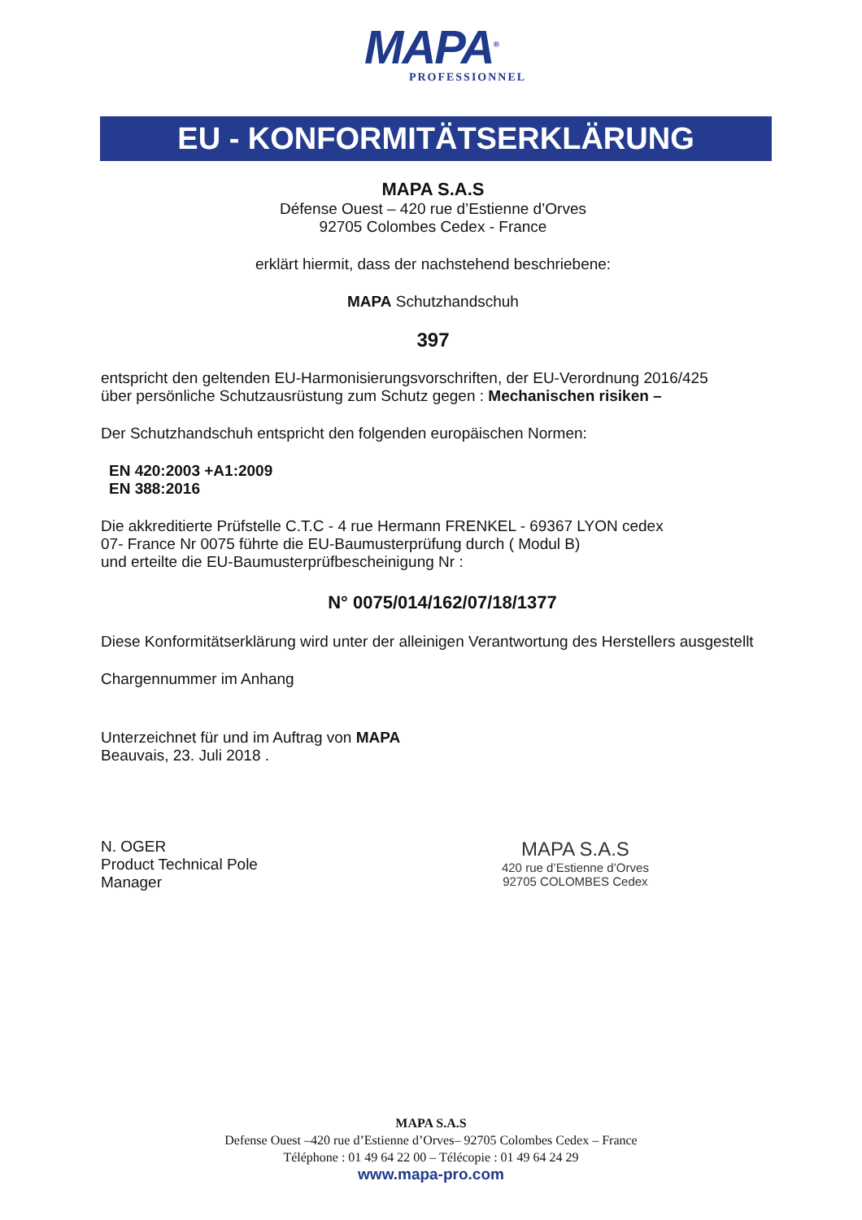MAPA<sup>®</sup>
PROFESSIONNEL
EU - KONFORMITÄTSERKLÄRUNG
MAPA S.A.S
Défense Ouest – 420 rue d’Estienne d’Orves
92705 Colombes Cedex - France
erklärt hiermit, dass der nachstehend beschriebene:
MAPA Schutzhandschuh
397
entspricht den geltenden EU-Harmonisierungsvorschriften, der EU-Verordnung 2016/425
über persönliche Schutzausrüstung zum Schutz gegen : Mechanischen risiken –
Der Schutzhandschuh entspricht den folgenden europäischen Normen:
EN 420:2003 +A1:2009
EN 388:2016
Die akkreditierte Prüfstelle C.T.C - 4 rue Hermann FRENKEL - 69367 LYON cedex
07- France Nr 0075 führte die EU-Baumusterprüfung durch ( Modul B)
und erteilte die EU-Baumusterprüfbescheinigung Nr :
N° 0075/014/162/07/18/1377
Diese Konformitätserklärung wird unter der alleinigen Verantwortung des Herstellers ausgestellt
Chargennummer im Anhang
Unterzeichnet für und im Auftrag von MAPA
Beauvais, 23. Juli 2018 .
N. OGER
Product Technical Pole
Manager
MAPA S.A.S
420 rue d’Estienne d’Orves
92705 COLOMBES Cedex
MAPA S.A.S
Defense Ouest –420 rue d’Estienne d’Orves– 92705 Colombes Cedex – France
Téléphone : 01 49 64 22 00 – Télécopie : 01 49 64 24 29
www.mapa-pro.com